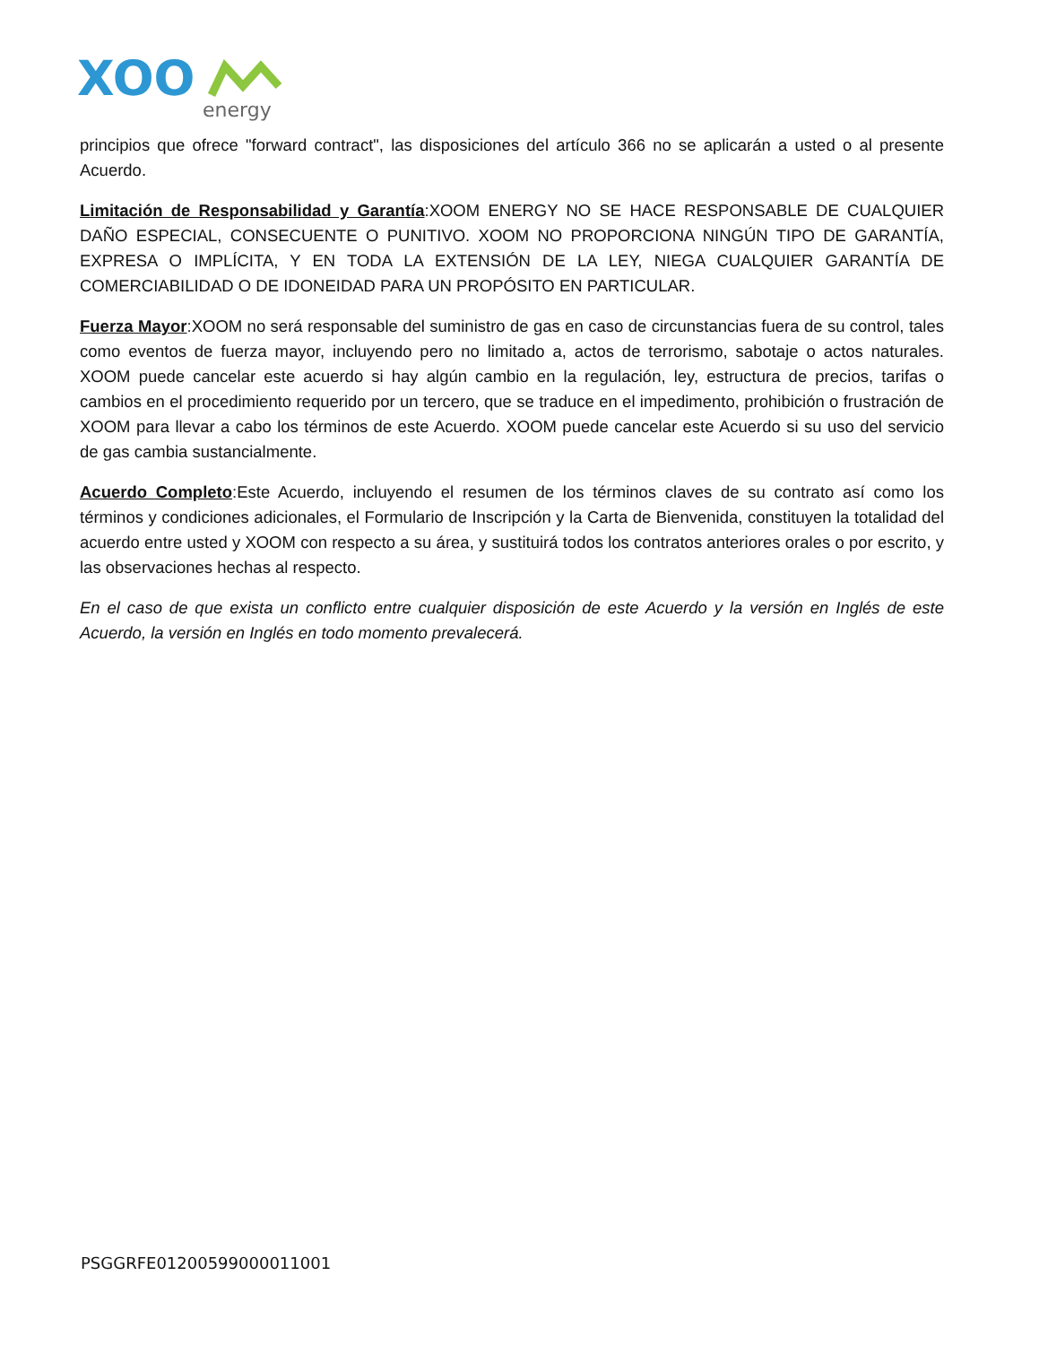XOO
energy
principios que ofrece "forward contract", las disposiciones del artículo 366 no se aplicarán a usted o al presente Acuerdo.
Limitación de Responsabilidad y Garantía:XOOM ENERGY NO SE HACE RESPONSABLE DE CUALQUIER DAÑO ESPECIAL, CONSECUENTE O PUNITIVO. XOOM NO PROPORCIONA NINGÚN TIPO DE GARANTÍA, EXPRESA O IMPLÍCITA, Y EN TODA LA EXTENSIÓN DE LA LEY, NIEGA CUALQUIER GARANTÍA DE COMERCIABILIDAD O DE IDONEIDAD PARA UN PROPÓSITO EN PARTICULAR.
Fuerza Mayor:XOOM no será responsable del suministro de gas en caso de circunstancias fuera de su control, tales como eventos de fuerza mayor, incluyendo pero no limitado a, actos de terrorismo, sabotaje o actos naturales. XOOM puede cancelar este acuerdo si hay algún cambio en la regulación, ley, estructura de precios, tarifas o cambios en el procedimiento requerido por un tercero, que se traduce en el impedimento, prohibición o frustración de XOOM para llevar a cabo los términos de este Acuerdo. XOOM puede cancelar este Acuerdo si su uso del servicio de gas cambia sustancialmente.
Acuerdo Completo:Este Acuerdo, incluyendo el resumen de los términos claves de su contrato así como los términos y condiciones adicionales, el Formulario de Inscripción y la Carta de Bienvenida, constituyen la totalidad del acuerdo entre usted y XOOM con respecto a su área, y sustituirá todos los contratos anteriores orales o por escrito, y las observaciones hechas al respecto.
En el caso de que exista un conflicto entre cualquier disposición de este Acuerdo y la versión en Inglés de este Acuerdo, la versión en Inglés en todo momento prevalecerá.
PSGGRFE01200599000011001